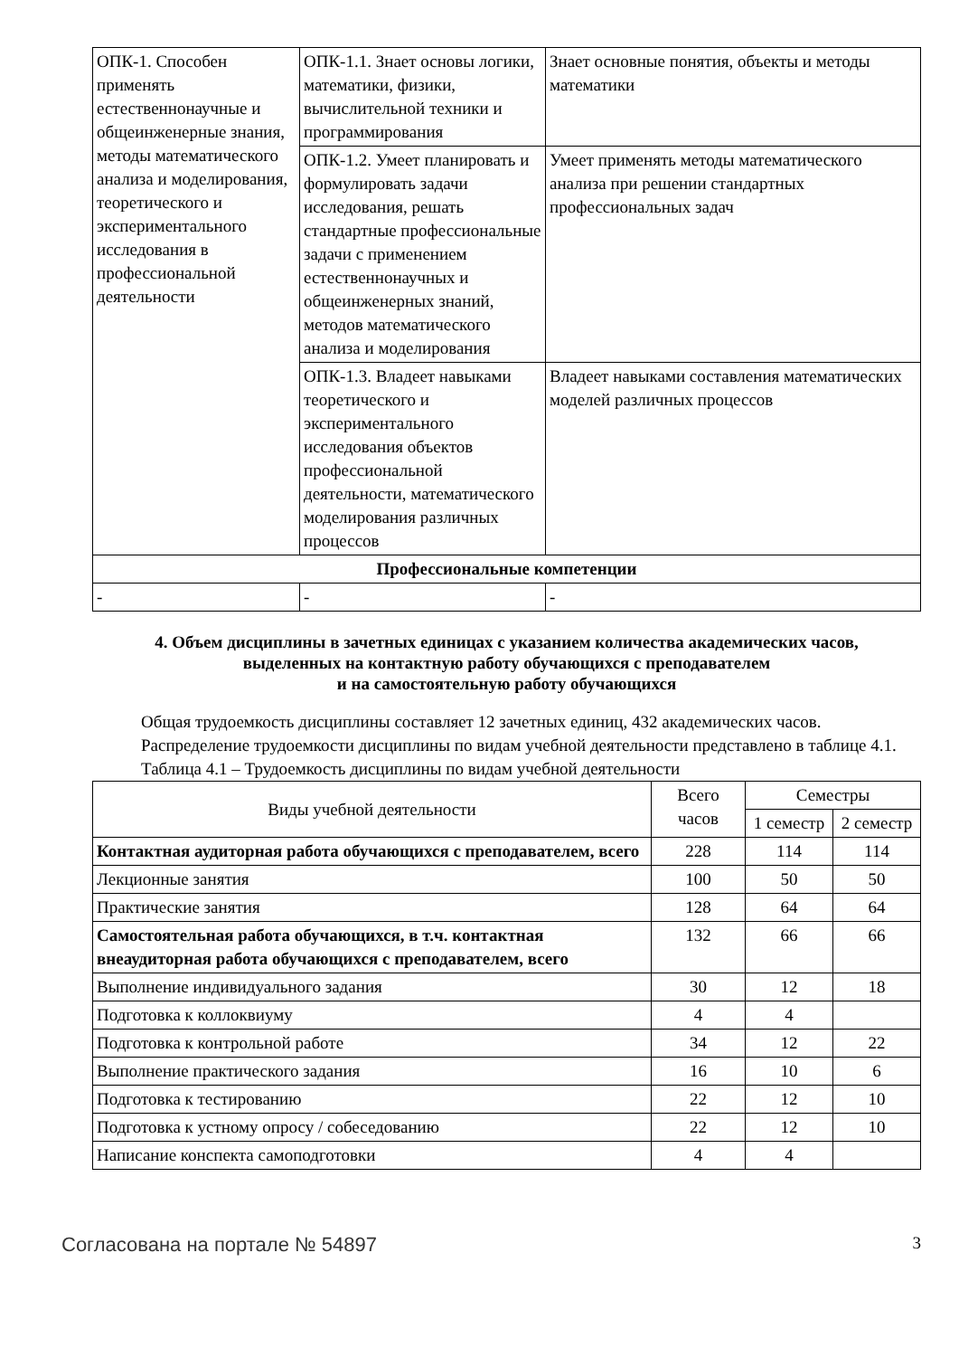| ОПК-1. Способен применять естественнонаучные и общеинженерные знания, методы математического анализа и моделирования, теоретического и экспериментального исследования в профессиональной деятельности | ОПК-1.1. Знает основы логики, математики, физики, вычислительной техники и программирования | Знает основные понятия, объекты и методы математики |
| | ОПК-1.2. Умеет планировать и формулировать задачи исследования, решать стандартные профессиональные задачи с применением естественнонаучных и общеинженерных знаний, методов математического анализа и моделирования | Умеет применять методы математического анализа при решении стандартных профессиональных задач |
| | ОПК-1.3. Владеет навыками теоретического и экспериментального исследования объектов профессиональной деятельности, математического моделирования различных процессов | Владеет навыками составления математических моделей различных процессов |
| Профессиональные компетенции | | |
| - | - | - |
4. Объем дисциплины в зачетных единицах с указанием количества академических часов,
выделенных на контактную работу обучающихся с преподавателем
и на самостоятельную работу обучающихся
Общая трудоемкость дисциплины составляет 12 зачетных единиц, 432 академических часов.
Распределение трудоемкости дисциплины по видам учебной деятельности представлено в таблице 4.1.
Таблица 4.1 – Трудоемкость дисциплины по видам учебной деятельности
| Виды учебной деятельности | Всего часов | Семестры | |
| --- | --- | --- | --- |
| | | 1 семестр | 2 семестр |
| Контактная аудиторная работа обучающихся с преподавателем, всего | 228 | 114 | 114 |
| Лекционные занятия | 100 | 50 | 50 |
| Практические занятия | 128 | 64 | 64 |
| Самостоятельная работа обучающихся, в т.ч. контактная внеаудиторная работа обучающихся с преподавателем, всего | 132 | 66 | 66 |
| Выполнение индивидуального задания | 30 | 12 | 18 |
| Подготовка к коллоквиуму | 4 | 4 | |
| Подготовка к контрольной работе | 34 | 12 | 22 |
| Выполнение практического задания | 16 | 10 | 6 |
| Подготовка к тестированию | 22 | 12 | 10 |
| Подготовка к устному опросу / собеседованию | 22 | 12 | 10 |
| Написание конспекта самоподготовки | 4 | 4 | |
Согласована на портале № 54897 3